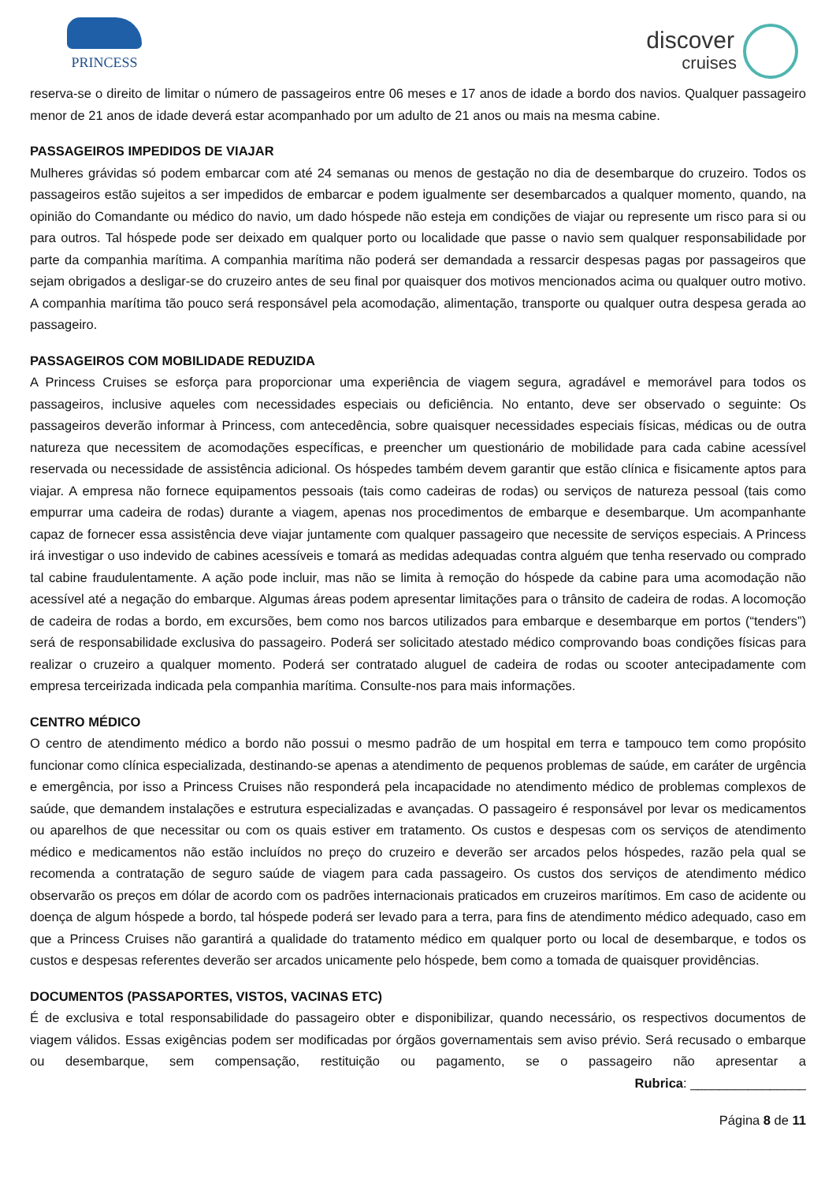PRINCESS
discover
cruises
reserva-se o direito de limitar o número de passageiros entre 06 meses e 17 anos de idade a bordo dos navios. Qualquer passageiro menor de 21 anos de idade deverá estar acompanhado por um adulto de 21 anos ou mais na mesma cabine.
PASSAGEIROS IMPEDIDOS DE VIAJAR
Mulheres grávidas só podem embarcar com até 24 semanas ou menos de gestação no dia de desembarque do cruzeiro. Todos os passageiros estão sujeitos a ser impedidos de embarcar e podem igualmente ser desembarcados a qualquer momento, quando, na opinião do Comandante ou médico do navio, um dado hóspede não esteja em condições de viajar ou represente um risco para si ou para outros. Tal hóspede pode ser deixado em qualquer porto ou localidade que passe o navio sem qualquer responsabilidade por parte da companhia marítima. A companhia marítima não poderá ser demandada a ressarcir despesas pagas por passageiros que sejam obrigados a desligar-se do cruzeiro antes de seu final por quaisquer dos motivos mencionados acima ou qualquer outro motivo. A companhia marítima tão pouco será responsável pela acomodação, alimentação, transporte ou qualquer outra despesa gerada ao passageiro.
PASSAGEIROS COM MOBILIDADE REDUZIDA
A Princess Cruises se esforça para proporcionar uma experiência de viagem segura, agradável e memorável para todos os passageiros, inclusive aqueles com necessidades especiais ou deficiência. No entanto, deve ser observado o seguinte: Os passageiros deverão informar à Princess, com antecedência, sobre quaisquer necessidades especiais físicas, médicas ou de outra natureza que necessitem de acomodações específicas, e preencher um questionário de mobilidade para cada cabine acessível reservada ou necessidade de assistência adicional. Os hóspedes também devem garantir que estão clínica e fisicamente aptos para viajar. A empresa não fornece equipamentos pessoais (tais como cadeiras de rodas) ou serviços de natureza pessoal (tais como empurrar uma cadeira de rodas) durante a viagem, apenas nos procedimentos de embarque e desembarque. Um acompanhante capaz de fornecer essa assistência deve viajar juntamente com qualquer passageiro que necessite de serviços especiais. A Princess irá investigar o uso indevido de cabines acessíveis e tomará as medidas adequadas contra alguém que tenha reservado ou comprado tal cabine fraudulentamente. A ação pode incluir, mas não se limita à remoção do hóspede da cabine para uma acomodação não acessível até a negação do embarque. Algumas áreas podem apresentar limitações para o trânsito de cadeira de rodas. A locomoção de cadeira de rodas a bordo, em excursões, bem como nos barcos utilizados para embarque e desembarque em portos (“tenders”) será de responsabilidade exclusiva do passageiro. Poderá ser solicitado atestado médico comprovando boas condições físicas para realizar o cruzeiro a qualquer momento. Poderá ser contratado aluguel de cadeira de rodas ou scooter antecipadamente com empresa terceirizada indicada pela companhia marítima. Consulte-nos para mais informações.
CENTRO MÉDICO
O centro de atendimento médico a bordo não possui o mesmo padrão de um hospital em terra e tampouco tem como propósito funcionar como clínica especializada, destinando-se apenas a atendimento de pequenos problemas de saúde, em caráter de urgência e emergência, por isso a Princess Cruises não responderá pela incapacidade no atendimento médico de problemas complexos de saúde, que demandem instalações e estrutura especializadas e avançadas. O passageiro é responsável por levar os medicamentos ou aparelhos de que necessitar ou com os quais estiver em tratamento. Os custos e despesas com os serviços de atendimento médico e medicamentos não estão incluídos no preço do cruzeiro e deverão ser arcados pelos hóspedes, razão pela qual se recomenda a contratação de seguro saúde de viagem para cada passageiro. Os custos dos serviços de atendimento médico observarão os preços em dólar de acordo com os padrões internacionais praticados em cruzeiros marítimos. Em caso de acidente ou doença de algum hóspede a bordo, tal hóspede poderá ser levado para a terra, para fins de atendimento médico adequado, caso em que a Princess Cruises não garantirá a qualidade do tratamento médico em qualquer porto ou local de desembarque, e todos os custos e despesas referentes deverão ser arcados unicamente pelo hóspede, bem como a tomada de quaisquer providências.
DOCUMENTOS (PASSAPORTES, VISTOS, VACINAS ETC)
É de exclusiva e total responsabilidade do passageiro obter e disponibilizar, quando necessário, os respectivos documentos de viagem válidos. Essas exigências podem ser modificadas por órgãos governamentais sem aviso prévio. Será recusado o embarque ou desembarque, sem compensação, restituição ou pagamento, se o passageiro não apresentar a
Rubrica: ________________
Página 8 de 11